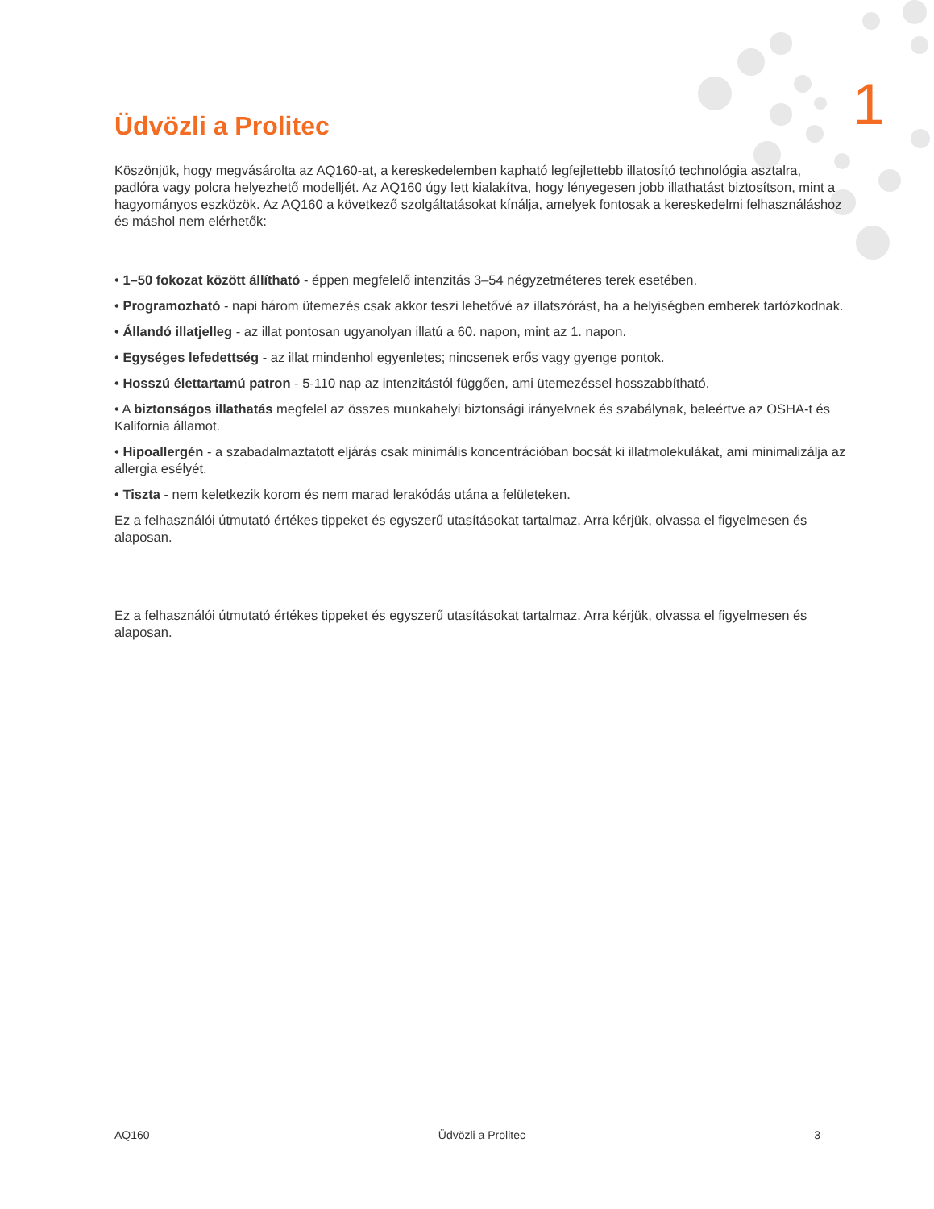1
Üdvözli a Prolitec
Köszönjük, hogy megvásárolta az AQ160-at, a kereskedelemben kapható legfejlettebb illatosító technológia asztalra, padlóra vagy polcra helyezhető modelljét. Az AQ160 úgy lett kialakítva, hogy lényegesen jobb illathatást biztosítson, mint a hagyományos eszközök. Az AQ160 a következő szolgáltatásokat kínálja, amelyek fontosak a kereskedelmi felhasználáshoz és máshol nem elérhetők:
• 1–50 fokozat között állítható - éppen megfelelő intenzitás 3–54 négyzetméteres terek esetében.
• Programozható - napi három ütemezés csak akkor teszi lehetővé az illatszórást, ha a helyiségben emberek tartózkodnak.
• Állandó illatjelleg - az illat pontosan ugyanolyan illatú a 60. napon, mint az 1. napon.
• Egységes lefedettség - az illat mindenhol egyenletes; nincsenek erős vagy gyenge pontok.
• Hosszú élettartamú patron - 5-110 nap az intenzitástól függően, ami ütemezéssel hosszabbítható.
• A biztonságos illathatás megfelel az összes munkahelyi biztonsági irányelvnek és szabálynak, beleértve az OSHA-t és Kalifornia államot.
• Hipoallergén - a szabadalmaztatott eljárás csak minimális koncentrációban bocsát ki illatmolekulákat, ami minimalizálja az allergia esélyét.
• Tiszta - nem keletkezik korom és nem marad lerakódás utána a felületeken.
Ez a felhasználói útmutató értékes tippeket és egyszerű utasításokat tartalmaz. Arra kérjük, olvassa el figyelmesen és alaposan.
Ez a felhasználói útmutató értékes tippeket és egyszerű utasításokat tartalmaz. Arra kérjük, olvassa el figyelmesen és alaposan.
AQ160 Üdvözli a Prolitec 3